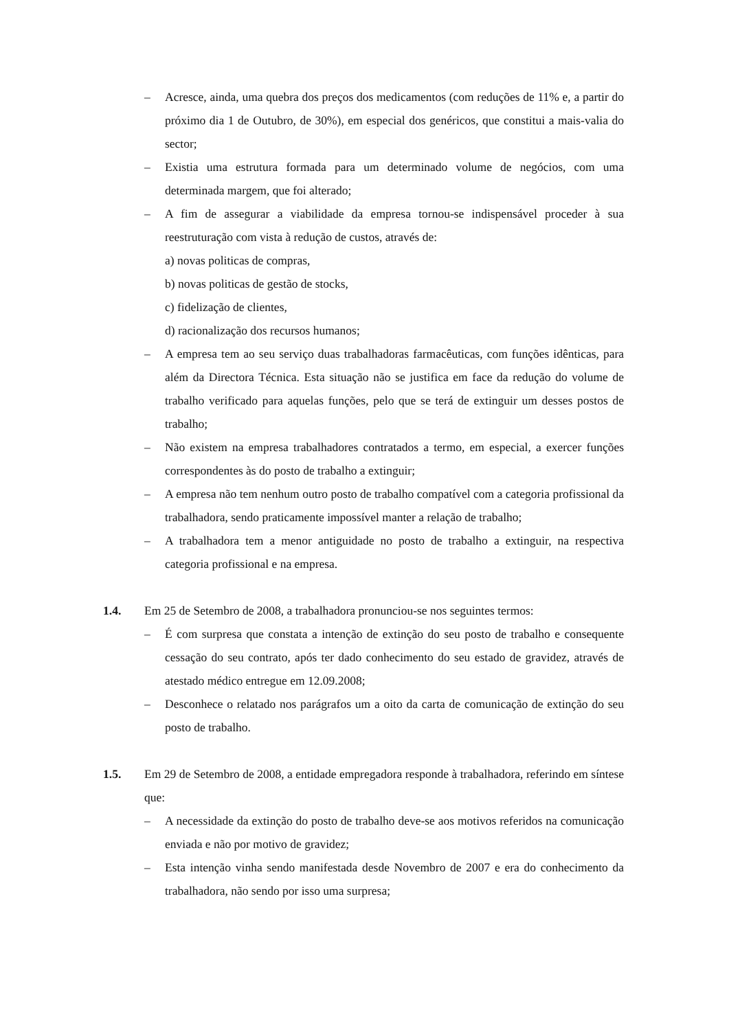– Acresce, ainda, uma quebra dos preços dos medicamentos (com reduções de 11% e, a partir do próximo dia 1 de Outubro, de 30%), em especial dos genéricos, que constitui a mais-valia do sector;
– Existia uma estrutura formada para um determinado volume de negócios, com uma determinada margem, que foi alterado;
– A fim de assegurar a viabilidade da empresa tornou-se indispensável proceder à sua reestruturação com vista à redução de custos, através de:
a) novas politicas de compras,
b) novas politicas de gestão de stocks,
c) fidelização de clientes,
d) racionalização dos recursos humanos;
– A empresa tem ao seu serviço duas trabalhadoras farmacêuticas, com funções idênticas, para além da Directora Técnica. Esta situação não se justifica em face da redução do volume de trabalho verificado para aquelas funções, pelo que se terá de extinguir um desses postos de trabalho;
– Não existem na empresa trabalhadores contratados a termo, em especial, a exercer funções correspondentes às do posto de trabalho a extinguir;
– A empresa não tem nenhum outro posto de trabalho compatível com a categoria profissional da trabalhadora, sendo praticamente impossível manter a relação de trabalho;
– A trabalhadora tem a menor antiguidade no posto de trabalho a extinguir, na respectiva categoria profissional e na empresa.
1.4. Em 25 de Setembro de 2008, a trabalhadora pronunciou-se nos seguintes termos:
– É com surpresa que constata a intenção de extinção do seu posto de trabalho e consequente cessação do seu contrato, após ter dado conhecimento do seu estado de gravidez, através de atestado médico entregue em 12.09.2008;
– Desconhece o relatado nos parágrafos um a oito da carta de comunicação de extinção do seu posto de trabalho.
1.5. Em 29 de Setembro de 2008, a entidade empregadora responde à trabalhadora, referindo em síntese que:
– A necessidade da extinção do posto de trabalho deve-se aos motivos referidos na comunicação enviada e não por motivo de gravidez;
– Esta intenção vinha sendo manifestada desde Novembro de 2007 e era do conhecimento da trabalhadora, não sendo por isso uma surpresa;